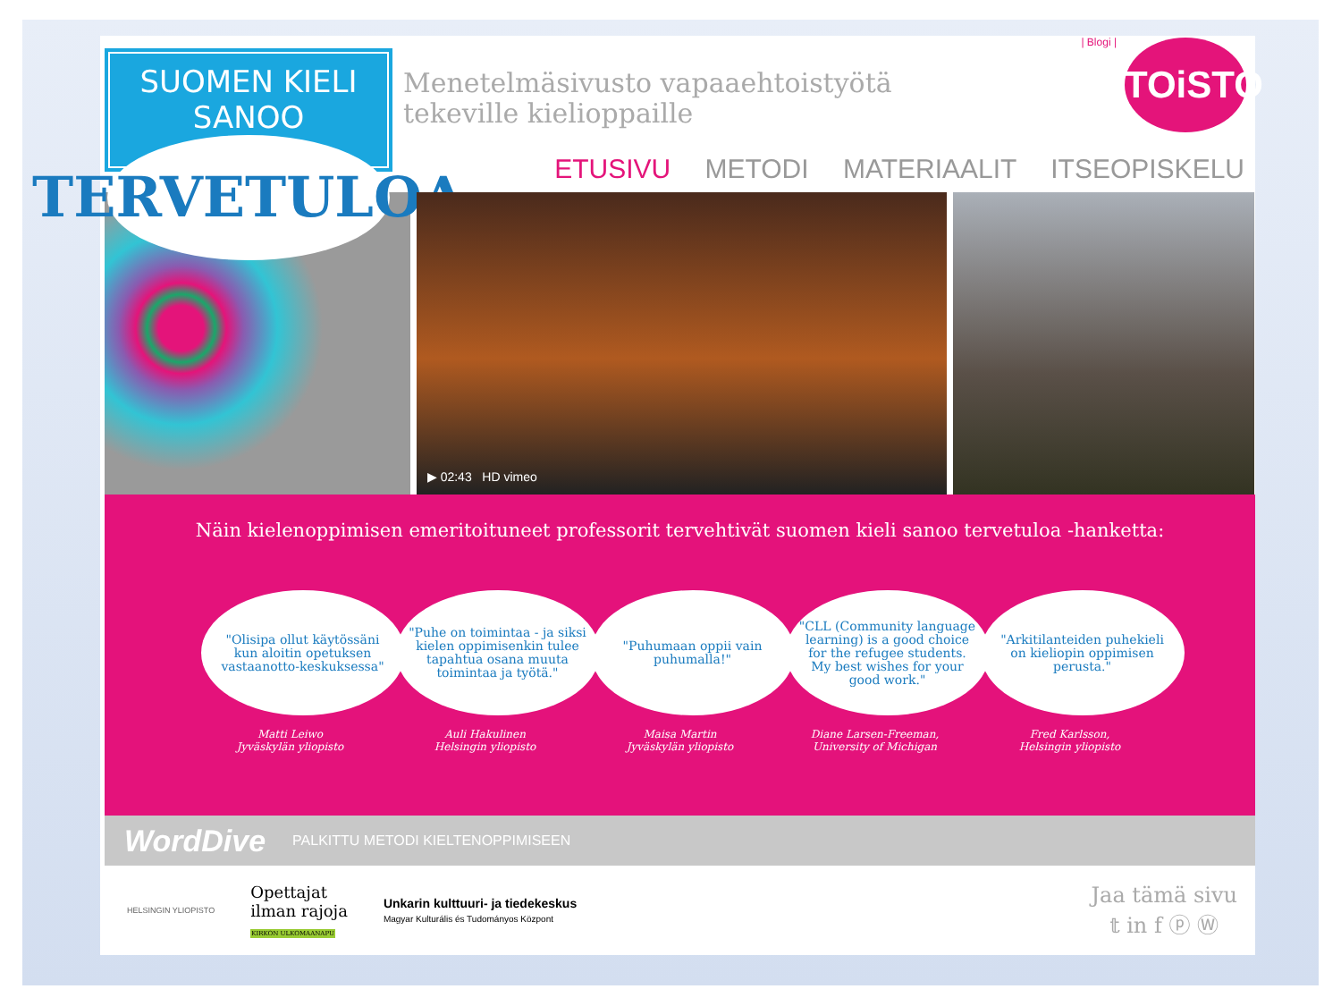SUOMEN KIELI SANOO
TERVETULOA
Menetelmäsivusto vapaaehtoistyötä
tekeville kielioppaille
| Blogi |
TOiSTO
ETUSIVU METODI MATERIAALIT ITSEOPISKELU
▶ 02:43 HD vimeo
Näin kielenoppimisen emeritoituneet professorit tervehtivät suomen kieli sanoo tervetuloa -hanketta:
"Olisipa ollut käytössäni kun aloitin opetuksen vastaanotto-keskuksessa"
Matti Leiwo
Jyväskylän yliopisto
"Puhe on toimintaa - ja siksi kielen oppimisenkin tulee tapahtua osana muuta toimintaa ja työtä."
Auli Hakulinen
Helsingin yliopisto
"Puhumaan oppii vain puhumalla!"
Maisa Martin
Jyväskylän yliopisto
"CLL (Community language learning) is a good choice for the refugee students. My best wishes for your good work."
Diane Larsen-Freeman,
University of Michigan
"Arkitilanteiden puhekieli on kieliopin oppimisen perusta."
Fred Karlsson,
Helsingin yliopisto
WordDive PALKITTU METODI KIELTENOPPIMISEEN
HELSINGIN YLIOPISTO Opettajat
ilman rajoja
KIRKON ULKOMAANAPU Unkarin kulttuuri- ja tiedekeskus
Magyar Kulturális és Tudományos Központ
Jaa tämä sivu
𝕥 in f ⓟ Ⓦ